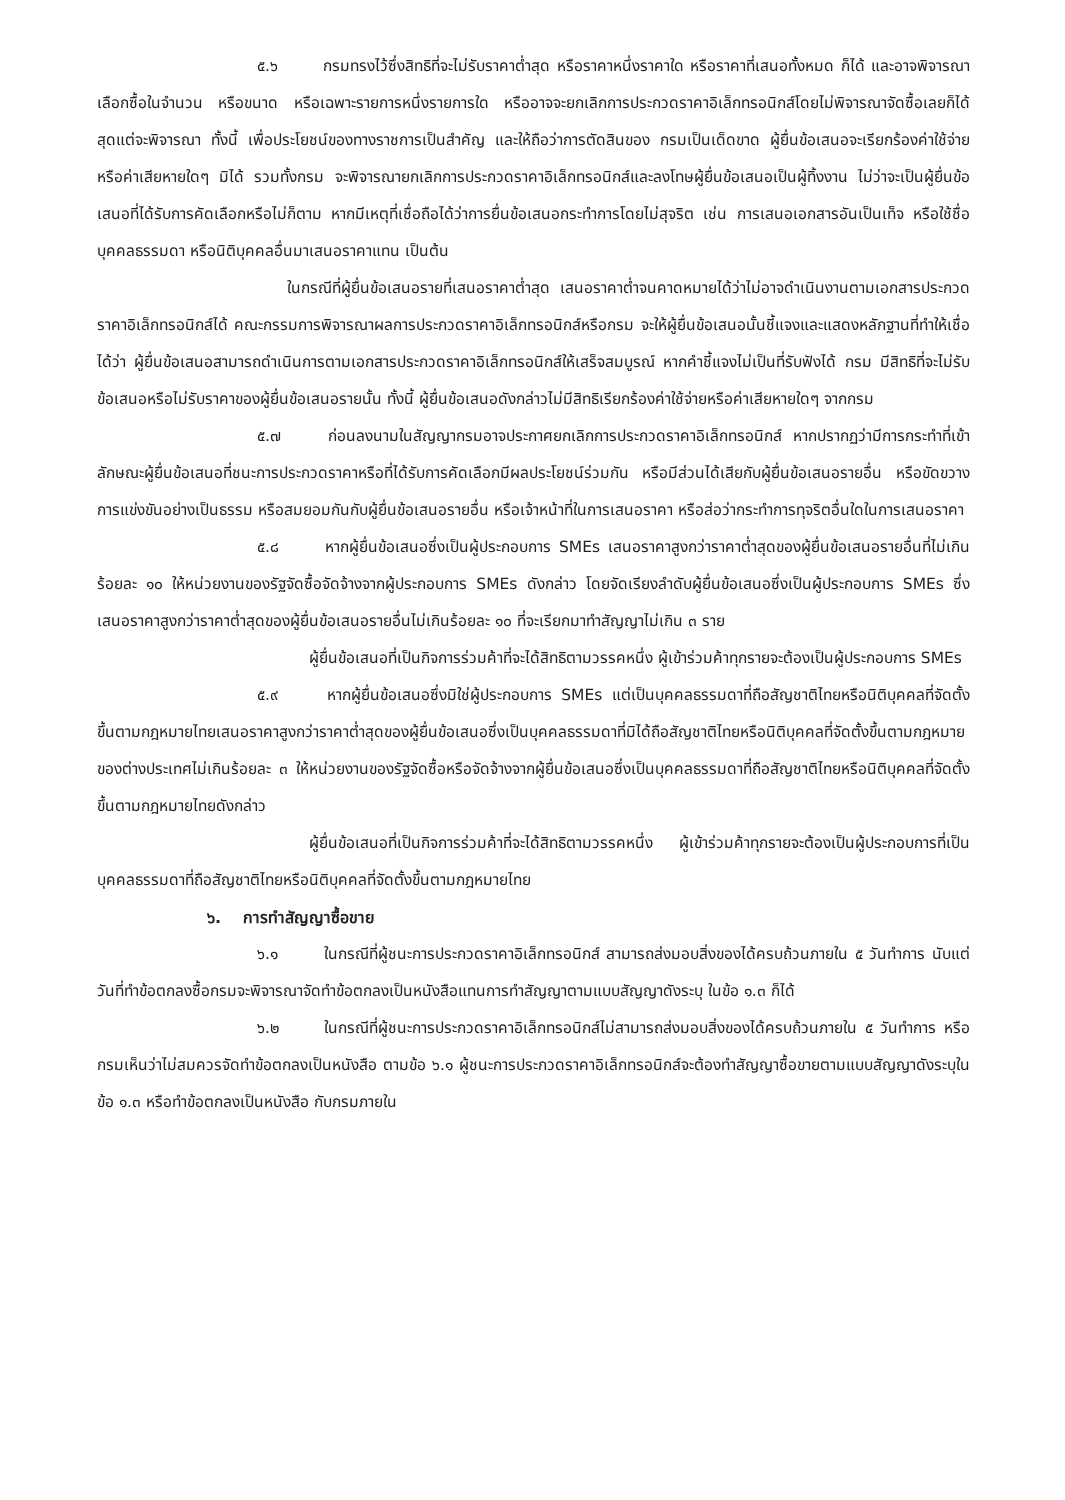๕.๖ กรมทรงไว้ซึ่งสิทธิที่จะไม่รับราคาต่ำสุด หรือราคาหนึ่งราคาใด หรือราคาที่เสนอทั้งหมด ก็ได้ และอาจพิจารณาเลือกซื้อในจำนวน หรือขนาด หรือเฉพาะรายการหนึ่งรายการใด หรืออาจจะยกเลิกการประกวดราคาอิเล็กทรอนิกส์โดยไม่พิจารณาจัดซื้อเลยก็ได้ สุดแต่จะพิจารณา ทั้งนี้ เพื่อประโยชน์ของทางราชการเป็นสำคัญ และให้ถือว่าการตัดสินของ กรมเป็นเด็ดขาด ผู้ยื่นข้อเสนอจะเรียกร้องค่าใช้จ่าย หรือค่าเสียหายใดๆ มิได้ รวมทั้งกรม จะพิจารณายกเลิกการประกวดราคาอิเล็กทรอนิกส์และลงโทษผู้ยื่นข้อเสนอเป็นผู้ทิ้งงาน ไม่ว่าจะเป็นผู้ยื่นข้อเสนอที่ได้รับการคัดเลือกหรือไม่ก็ตาม หากมีเหตุที่เชื่อถือได้ว่าการยื่นข้อเสนอกระทำการโดยไม่สุจริต เช่น การเสนอเอกสารอันเป็นเท็จ หรือใช้ชื่อบุคคลธรรมดา หรือนิติบุคคลอื่นมาเสนอราคาแทน เป็นต้น
ในกรณีที่ผู้ยื่นข้อเสนอรายที่เสนอราคาต่ำสุด เสนอราคาต่ำจนคาดหมายได้ว่าไม่อาจดำเนินงานตามเอกสารประกวดราคาอิเล็กทรอนิกส์ได้ คณะกรรมการพิจารณาผลการประกวดราคาอิเล็กทรอนิกส์หรือกรม จะให้ผู้ยื่นข้อเสนอนั้นชี้แจงและแสดงหลักฐานที่ทำให้เชื่อได้ว่า ผู้ยื่นข้อเสนอสามารถดำเนินการตามเอกสารประกวดราคาอิเล็กทรอนิกส์ให้เสร็จสมบูรณ์ หากคำชี้แจงไม่เป็นที่รับฟังได้ กรม มีสิทธิที่จะไม่รับข้อเสนอหรือไม่รับราคาของผู้ยื่นข้อเสนอรายนั้น ทั้งนี้ ผู้ยื่นข้อเสนอดังกล่าวไม่มีสิทธิเรียกร้องค่าใช้จ่ายหรือค่าเสียหายใดๆ จากกรม
๕.๗ ก่อนลงนามในสัญญากรมอาจประกาศยกเลิกการประกวดราคาอิเล็กทรอนิกส์ หากปรากฏว่ามีการกระทำที่เข้าลักษณะผู้ยื่นข้อเสนอที่ชนะการประกวดราคาหรือที่ได้รับการคัดเลือกมีผลประโยชน์ร่วมกัน หรือมีส่วนได้เสียกับผู้ยื่นข้อเสนอรายอื่น หรือขัดขวางการแข่งขันอย่างเป็นธรรม หรือสมยอมกันกับผู้ยื่นข้อเสนอรายอื่น หรือเจ้าหน้าที่ในการเสนอราคา หรือส่อว่ากระทำการทุจริตอื่นใดในการเสนอราคา
๕.๘ หากผู้ยื่นข้อเสนอซึ่งเป็นผู้ประกอบการ SMEs เสนอราคาสูงกว่าราคาต่ำสุดของผู้ยื่นข้อเสนอรายอื่นที่ไม่เกินร้อยละ ๑๐ ให้หน่วยงานของรัฐจัดซื้อจัดจ้างจากผู้ประกอบการ SMEs ดังกล่าว โดยจัดเรียงลำดับผู้ยื่นข้อเสนอซึ่งเป็นผู้ประกอบการ SMEs ซึ่งเสนอราคาสูงกว่าราคาต่ำสุดของผู้ยื่นข้อเสนอรายอื่นไม่เกินร้อยละ ๑๐ ที่จะเรียกมาทำสัญญาไม่เกิน ๓ ราย
ผู้ยื่นข้อเสนอที่เป็นกิจการร่วมค้าที่จะได้สิทธิตามวรรคหนึ่ง ผู้เข้าร่วมค้าทุกรายจะต้องเป็นผู้ประกอบการ SMEs
๕.๙ หากผู้ยื่นข้อเสนอซึ่งมิใช่ผู้ประกอบการ SMEs แต่เป็นบุคคลธรรมดาที่ถือสัญชาติไทยหรือนิติบุคคลที่จัดตั้งขึ้นตามกฎหมายไทยเสนอราคาสูงกว่าราคาต่ำสุดของผู้ยื่นข้อเสนอซึ่งเป็นบุคคลธรรมดาที่มิได้ถือสัญชาติไทยหรือนิติบุคคลที่จัดตั้งขึ้นตามกฎหมายของต่างประเทศไม่เกินร้อยละ ๓ ให้หน่วยงานของรัฐจัดซื้อหรือจัดจ้างจากผู้ยื่นข้อเสนอซึ่งเป็นบุคคลธรรมดาที่ถือสัญชาติไทยหรือนิติบุคคลที่จัดตั้งขึ้นตามกฎหมายไทยดังกล่าว
ผู้ยื่นข้อเสนอที่เป็นกิจการร่วมค้าที่จะได้สิทธิตามวรรคหนึ่ง ผู้เข้าร่วมค้าทุกรายจะต้องเป็นผู้ประกอบการที่เป็นบุคคลธรรมดาที่ถือสัญชาติไทยหรือนิติบุคคลที่จัดตั้งขึ้นตามกฎหมายไทย
๖. การทำสัญญาซื้อขาย
๖.๑ ในกรณีที่ผู้ชนะการประกวดราคาอิเล็กทรอนิกส์ สามารถส่งมอบสิ่งของได้ครบถ้วนภายใน ๕ วันทำการ นับแต่วันที่ทำข้อตกลงซื้อกรมจะพิจารณาจัดทำข้อตกลงเป็นหนังสือแทนการทำสัญญาตามแบบสัญญาดังระบุ ในข้อ ๑.๓ ก็ได้
๖.๒ ในกรณีที่ผู้ชนะการประกวดราคาอิเล็กทรอนิกส์ไม่สามารถส่งมอบสิ่งของได้ครบถ้วนภายใน ๕ วันทำการ หรือกรมเห็นว่าไม่สมควรจัดทำข้อตกลงเป็นหนังสือ ตามข้อ ๖.๑ ผู้ชนะการประกวดราคาอิเล็กทรอนิกส์จะต้องทำสัญญาซื้อขายตามแบบสัญญาดังระบุในข้อ ๑.๓ หรือทำข้อตกลงเป็นหนังสือ กับกรมภายใน